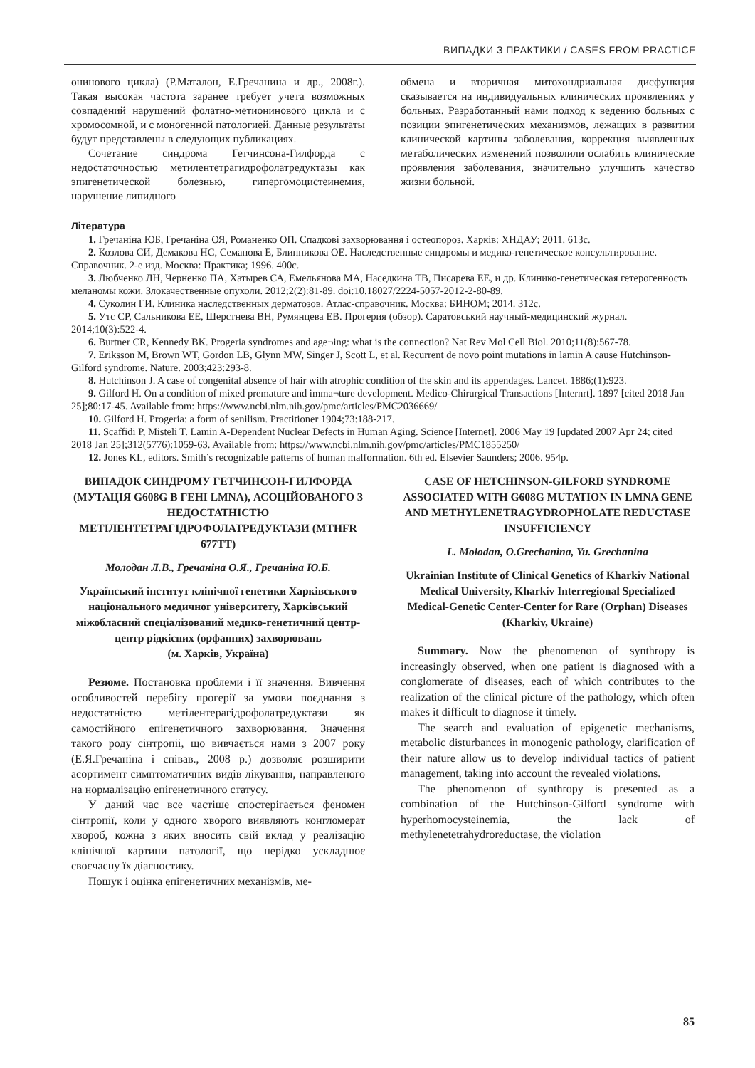ВИПАДКИ З ПРАКТИКИ / CASES FROM PRACTICE
онинового цикла) (Р.Маталон, Е.Гречанина и др., 2008г.). Такая высокая частота заранее требует учета возможных совпадений нарушений фолатно-метионинового цикла и с хромосомной, и с моногенной патологией. Данные результаты будут представлены в следующих публикациях.
Сочетание синдрома Гетчинсона-Гилфорда с недостаточностью метилентетрагидрофолатредуктазы как эпигенетической болезнью, гипергомоцистеинемия, нарушение липидного
обмена и вторичная митохондриальная дисфункция сказывается на индивидуальных клинических проявлениях у больных. Разработанный нами подход к ведению больных с позиции эпигенетических механизмов, лежащих в развитии клинической картины заболевания, коррекция выявленных метаболических изменений позволили ослабить клинические проявления заболевания, значительно улучшить качество жизни больной.
Література
1. Гречаніна ЮБ, Гречаніна ОЯ, Романенко ОП. Спадкові захворювання і остеопороз. Харків: ХНДАУ; 2011. 613с.
2. Козлова СИ, Демакова НС, Семанова Е, Блинникова ОЕ. Наследственные синдромы и медико-генетическое консультирование. Справочник. 2-е изд. Москва: Практика; 1996. 400с.
3. Любченко ЛН, Черненко ПА, Хатырев СА, Емельянова МА, Наседкина ТВ, Писарева ЕЕ, и др. Клинико-генетическая гетерогенность меланомы кожи. Злокачественные опухоли. 2012;2(2):81-89. doi:10.18027/2224-5057-2012-2-80-89.
4. Суколин ГИ. Клиника наследственных дерматозов. Атлас-справочник. Москва: БИНОМ; 2014. 312с.
5. Утс СР, Сальникова ЕЕ, Шерстнева ВН, Румянцева ЕВ. Прогерия (обзор). Саратовський научный-медицинский журнал. 2014;10(3):522-4.
6. Burtner CR, Kennedy BK. Progeria syndromes and age¬ing: what is the connection? Nat Rev Mol Cell Biol. 2010;11(8):567-78.
7. Eriksson M, Brown WT, Gordon LB, Glynn MW, Singer J, Scott L, et al. Recurrent de novo point mutations in lamin A cause Hutchinson-Gilford syndrome. Nature. 2003;423:293-8.
8. Hutchinson J. A case of congenital absence of hair with atrophic condition of the skin and its appendages. Lancet. 1886;(1):923.
9. Gilford H. On a condition of mixed premature and imma¬ture development. Medico-Chirurgical Transactions [Internrt]. 1897 [cited 2018 Jan 25];80:17-45. Available from: https://www.ncbi.nlm.nih.gov/pmc/articles/PMC2036669/
10. Gilford H. Progeria: a form of senilism. Practitioner 1904;73:188-217.
11. Scaffidi P, Misteli T. Lamin A-Dependent Nuclear Defects in Human Aging. Science [Internet]. 2006 May 19 [updated 2007 Apr 24; cited 2018 Jan 25];312(5776):1059-63. Available from: https://www.ncbi.nlm.nih.gov/pmc/articles/PMC1855250/
12. Jones KL, editors. Smith’s recognizable patterns of human malformation. 6th ed. Elsevier Saunders; 2006. 954p.
ВИПАДОК СИНДРОМУ ГЕТЧИНСОН-ГИЛФОРДА (МУТАЦІЯ G608G В ГЕНІ LMNA), АСОЦІЙОВАНОГО З НЕДОСТАТНІСТЮ МЕТІЛЕНТЕТРАГІДРОФОЛАТРЕДУКТАЗИ (MTHFR 677TT)
Молодан Л.В., Гречаніна О.Я., Гречаніна Ю.Б.
Український інститут клінічної генетики Харківського національного медичног університету, Харківський міжобласний спеціалізований медико-генетичний центр-центр рідкісних (орфанних) захворювань
(м. Харків, Україна)
Резюме. Постановка проблеми і її значення. Вивчення особливостей перебігу прогерії за умови поєднання з недостатністю метілентерагідрофолатредуктази як самостійного епігенетичного захворювання. Значення такого роду сінтропіі, що вивчається нами з 2007 року (Е.Я.Гречаніна і співав., 2008 р.) дозволяє розширити асортимент симптоматичних видів лікування, направленого на нормалізацію епігенетичного статусу.
У даний час все частіше спостерігається феномен сінтропії, коли у одного хворого виявляють конгломерат хвороб, кожна з яких вносить свій вклад у реалізацію клінічної картини патології, що нерідко ускладнює своєчасну їх діагностику.
Пошук і оцінка епігенетичних механізмів, ме-
CASE OF HETCHINSON-GILFORD SYNDROME ASSOCIATED WITH G608G MUTATION IN LMNA GENE AND METHYLENETRAGYDROPHOLATE REDUCTASE INSUFFICIENCY
L. Molodan, O.Grechanina, Yu. Grechanina
Ukrainian Institute of Clinical Genetics of Kharkiv National Medical University, Kharkiv Interregional Specialized Medical-Genetic Center-Center for Rare (Orphan) Diseases
(Kharkiv, Ukraine)
Summary. Now the phenomenon of synthropy is increasingly observed, when one patient is diagnosed with a conglomerate of diseases, each of which contributes to the realization of the clinical picture of the pathology, which often makes it difficult to diagnose it timely.
The search and evaluation of epigenetic mechanisms, metabolic disturbances in monogenic pathology, clarification of their nature allow us to develop individual tactics of patient management, taking into account the revealed violations.
The phenomenon of synthropy is presented as a combination of the Hutchinson-Gilford syndrome with hyperhomocysteinemia, the lack of methylenetetrahydroreductase, the violation
85